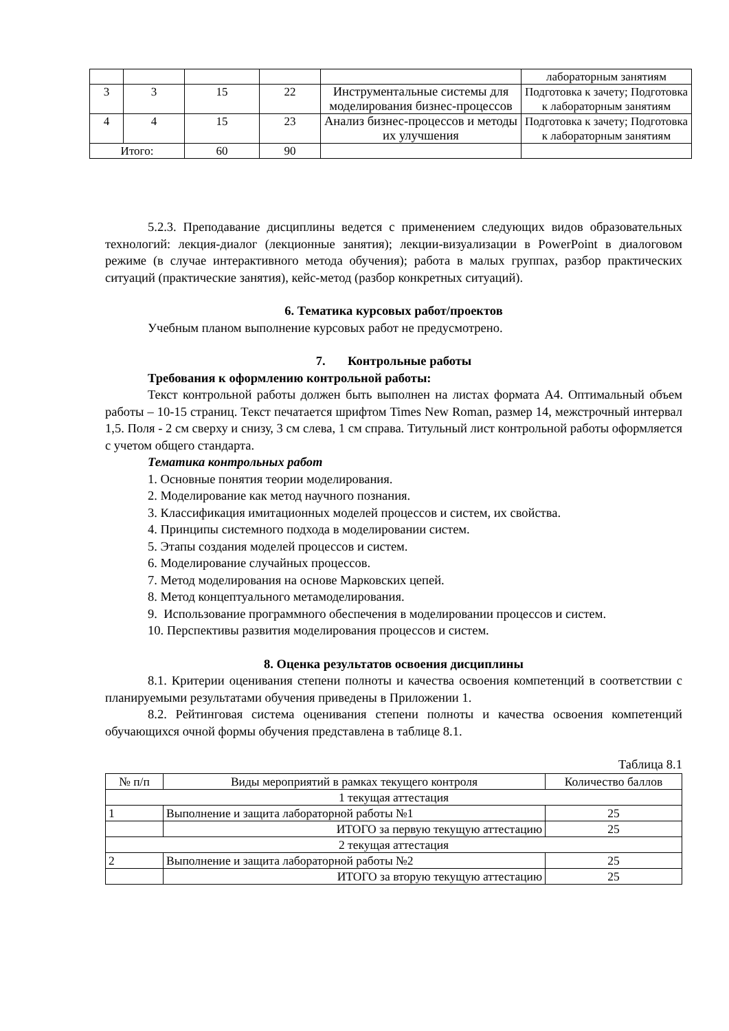| | | | | | лабораторным занятиям |
| 3 | 3 | 15 | 22 | Инструментальные системы для моделирования бизнес-процессов | Подготовка к зачету; Подготовка к лабораторным занятиям |
| 4 | 4 | 15 | 23 | Анализ бизнес-процессов и методы их улучшения | Подготовка к зачету; Подготовка к лабораторным занятиям |
| Итого: | | 60 | 90 | | |
5.2.3. Преподавание дисциплины ведется с применением следующих видов образовательных технологий: лекция-диалог (лекционные занятия); лекции-визуализации в PowerPoint в диалоговом режиме (в случае интерактивного метода обучения); работа в малых группах, разбор практических ситуаций (практические занятия), кейс-метод (разбор конкретных ситуаций).
6. Тематика курсовых работ/проектов
Учебным планом выполнение курсовых работ не предусмотрено.
7. Контрольные работы
Требования к оформлению контрольной работы:
Текст контрольной работы должен быть выполнен на листах формата А4. Оптимальный объем работы – 10-15 страниц. Текст печатается шрифтом Times New Roman, размер 14, межстрочный интервал 1,5. Поля - 2 см сверху и снизу, 3 см слева, 1 см справа. Титульный лист контрольной работы оформляется с учетом общего стандарта.
Тематика контрольных работ
1. Основные понятия теории моделирования.
2. Моделирование как метод научного познания.
3. Классификация имитационных моделей процессов и систем, их свойства.
4. Принципы системного подхода в моделировании систем.
5. Этапы создания моделей процессов и систем.
6. Моделирование случайных процессов.
7. Метод моделирования на основе Марковских цепей.
8. Метод концептуального метамоделирования.
9. Использование программного обеспечения в моделировании процессов и систем.
10. Перспективы развития моделирования процессов и систем.
8. Оценка результатов освоения дисциплины
8.1. Критерии оценивания степени полноты и качества освоения компетенций в соответствии с планируемыми результатами обучения приведены в Приложении 1.
8.2. Рейтинговая система оценивания степени полноты и качества освоения компетенций обучающихся очной формы обучения представлена в таблице 8.1.
Таблица 8.1
| № п/п | Виды мероприятий в рамках текущего контроля | Количество баллов |
| --- | --- | --- |
| 1 текущая аттестация | | |
| 1 | Выполнение и защита лабораторной работы №1 | 25 |
| | ИТОГО за первую текущую аттестацию | 25 |
| 2 текущая аттестация | | |
| 2 | Выполнение и защита лабораторной работы №2 | 25 |
| | ИТОГО за вторую текущую аттестацию | 25 |